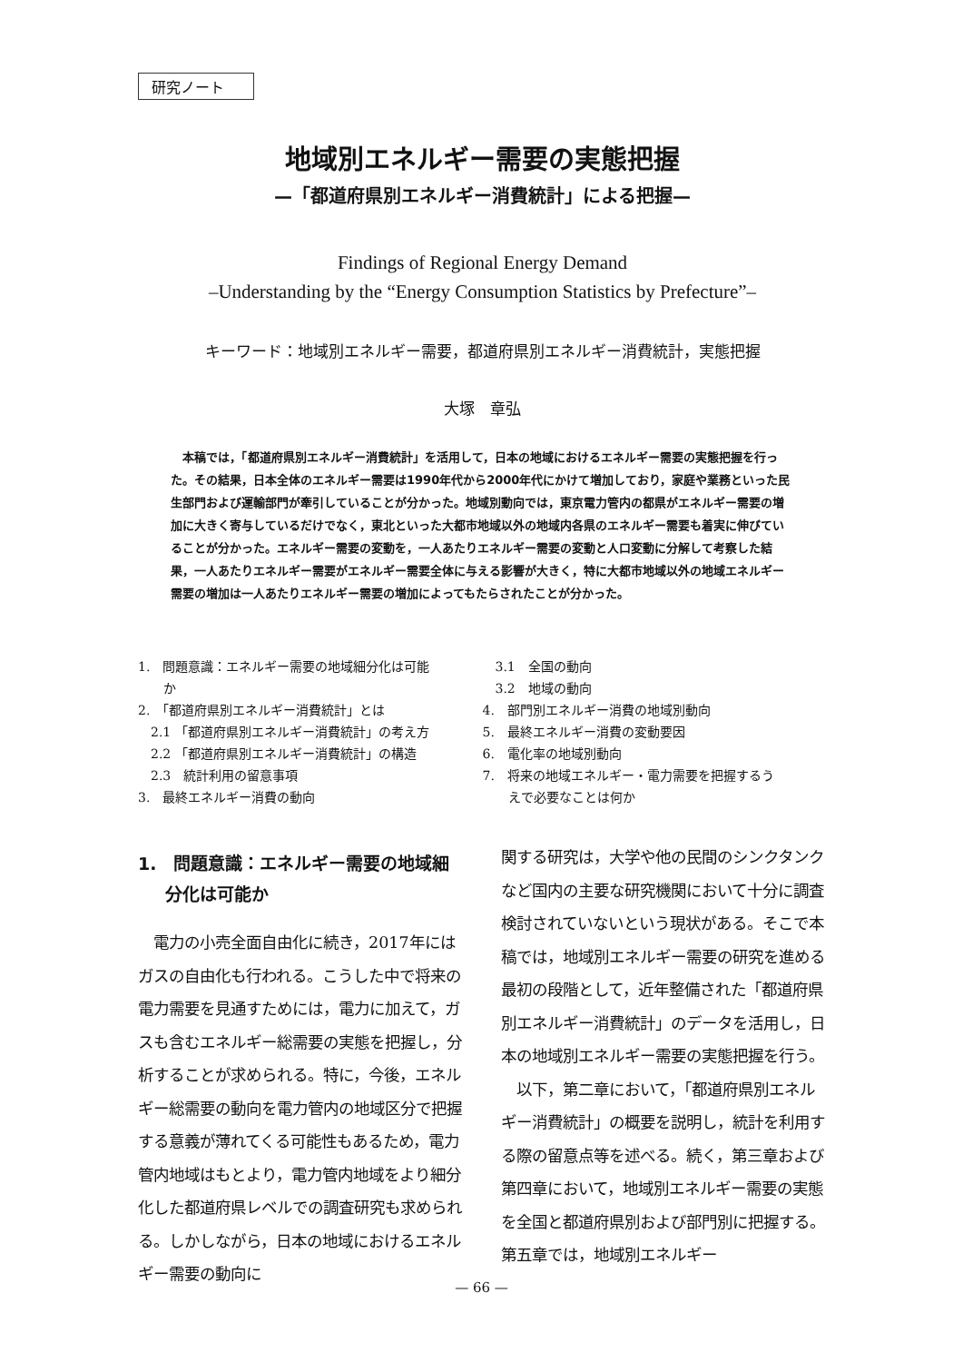研究ノート
地域別エネルギー需要の実態把握
—「都道府県別エネルギー消費統計」による把握—
Findings of Regional Energy Demand
–Understanding by the “Energy Consumption Statistics by Prefecture”–
キーワード：地域別エネルギー需要，都道府県別エネルギー消費統計，実態把握
大塚　章弘
本稿では，「都道府県別エネルギー消費統計」を活用して，日本の地域におけるエネルギー需要の実態把握を行った。その結果，日本全体のエネルギー需要は1990年代から2000年代にかけて増加しており，家庭や業務といった民生部門および運輸部門が牽引していることが分かった。地域別動向では，東京電力管内の都県がエネルギー需要の増加に大きく寄与しているだけでなく，東北といった大都市地域以外の地域内各県のエネルギー需要も着実に伸びていることが分かった。エネルギー需要の変動を，一人あたりエネルギー需要の変動と人口変動に分解して考察した結果，一人あたりエネルギー需要がエネルギー需要全体に与える影響が大きく，特に大都市地域以外の地域エネルギー需要の増加は一人あたりエネルギー需要の増加によってもたらされたことが分かった。
1.　問題意識：エネルギー需要の地域細分化は可能
　　か
2.　「都道府県別エネルギー消費統計」とは
　2.1 「都道府県別エネルギー消費統計」の考え方
　2.2 「都道府県別エネルギー消費統計」の構造
　2.3　統計利用の留意事項
3.　最終エネルギー消費の動向
　3.1　全国の動向
　3.2　地域の動向
4.　部門別エネルギー消費の地域別動向
5.　最終エネルギー消費の変動要因
6.　電化率の地域別動向
7.　将来の地域エネルギー・電力需要を把握するう
　　えで必要なことは何か
1.　問題意識：エネルギー需要の地域細分化は可能か
　電力の小売全面自由化に続き，2017年にはガスの自由化も行われる。こうした中で将来の電力需要を見通すためには，電力に加えて，ガスも含むエネルギー総需要の実態を把握し，分析することが求められる。特に，今後，エネルギー総需要の動向を電力管内の地域区分で把握する意義が薄れてくる可能性もあるため，電力管内地域はもとより，電力管内地域をより細分化した都道府県レベルでの調査研究も求められる。しかしながら，日本の地域におけるエネルギー需要の動向に
関する研究は，大学や他の民間のシンクタンクなど国内の主要な研究機関において十分に調査検討されていないという現状がある。そこで本稿では，地域別エネルギー需要の研究を進める最初の段階として，近年整備された「都道府県別エネルギー消費統計」のデータを活用し，日本の地域別エネルギー需要の実態把握を行う。
　以下，第二章において，「都道府県別エネルギー消費統計」の概要を説明し，統計を利用する際の留意点等を述べる。続く，第三章および第四章において，地域別エネルギー需要の実態を全国と都道府県別および部門別に把握する。第五章では，地域別エネルギー
— 66 —